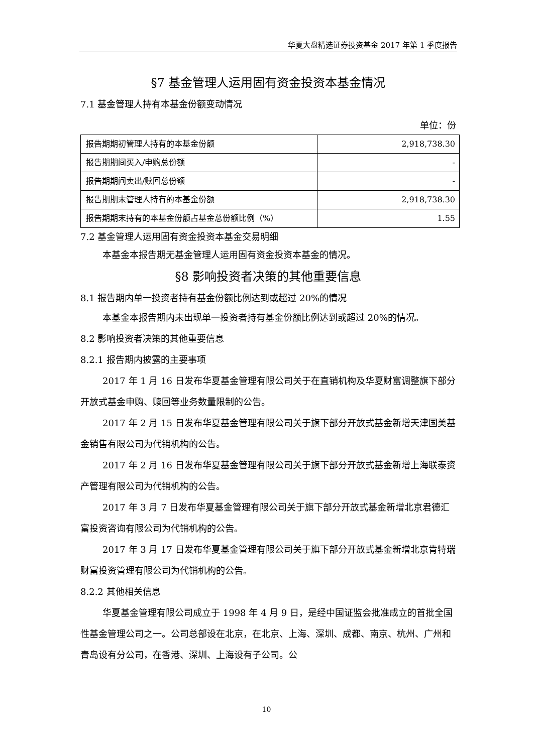华夏大盘精选证券投资基金 2017 年第 1 季度报告
§7 基金管理人运用固有资金投资本基金情况
7.1 基金管理人持有本基金份额变动情况
单位：份
| 报告期期初管理人持有的本基金份额 | 2,918,738.30 |
| 报告期期间买入/申购总份额 | - |
| 报告期期间卖出/赎回总份额 | - |
| 报告期期末管理人持有的本基金份额 | 2,918,738.30 |
| 报告期期末持有的本基金份额占基金总份额比例（%） | 1.55 |
7.2 基金管理人运用固有资金投资本基金交易明细
本基金本报告期无基金管理人运用固有资金投资本基金的情况。
§8 影响投资者决策的其他重要信息
8.1 报告期内单一投资者持有基金份额比例达到或超过 20%的情况
本基金本报告期内未出现单一投资者持有基金份额比例达到或超过 20%的情况。
8.2 影响投资者决策的其他重要信息
8.2.1 报告期内披露的主要事项
2017 年 1 月 16 日发布华夏基金管理有限公司关于在直销机构及华夏财富调整旗下部分开放式基金申购、赎回等业务数量限制的公告。
2017 年 2 月 15 日发布华夏基金管理有限公司关于旗下部分开放式基金新增天津国美基金销售有限公司为代销机构的公告。
2017 年 2 月 16 日发布华夏基金管理有限公司关于旗下部分开放式基金新增上海联泰资产管理有限公司为代销机构的公告。
2017 年 3 月 7 日发布华夏基金管理有限公司关于旗下部分开放式基金新增北京君德汇富投资咨询有限公司为代销机构的公告。
2017 年 3 月 17 日发布华夏基金管理有限公司关于旗下部分开放式基金新增北京肯特瑞财富投资管理有限公司为代销机构的公告。
8.2.2 其他相关信息
华夏基金管理有限公司成立于 1998 年 4 月 9 日，是经中国证监会批准成立的首批全国性基金管理公司之一。公司总部设在北京，在北京、上海、深圳、成都、南京、杭州、广州和青岛设有分公司，在香港、深圳、上海设有子公司。公
10